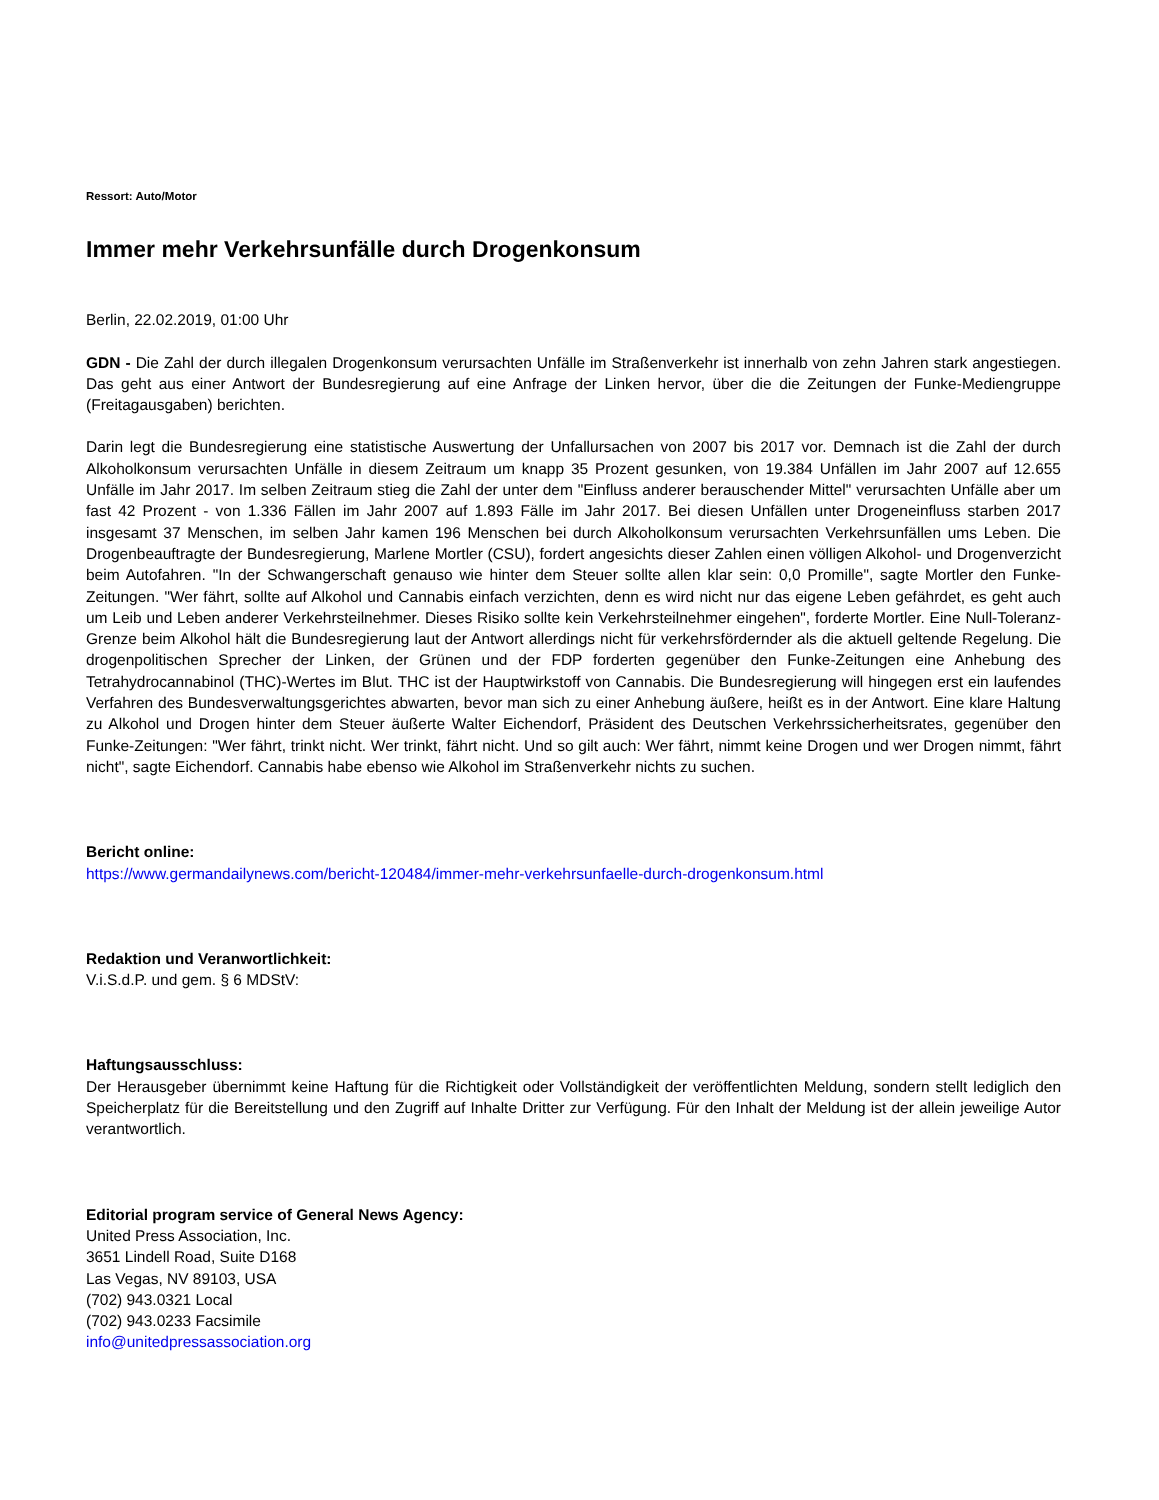Ressort: Auto/Motor
Immer mehr Verkehrsunfälle durch Drogenkonsum
Berlin, 22.02.2019, 01:00 Uhr
GDN - Die Zahl der durch illegalen Drogenkonsum verursachten Unfälle im Straßenverkehr ist innerhalb von zehn Jahren stark angestiegen. Das geht aus einer Antwort der Bundesregierung auf eine Anfrage der Linken hervor, über die die Zeitungen der Funke-Mediengruppe (Freitagausgaben) berichten.
Darin legt die Bundesregierung eine statistische Auswertung der Unfallursachen von 2007 bis 2017 vor. Demnach ist die Zahl der durch Alkoholkonsum verursachten Unfälle in diesem Zeitraum um knapp 35 Prozent gesunken, von 19.384 Unfällen im Jahr 2007 auf 12.655 Unfälle im Jahr 2017. Im selben Zeitraum stieg die Zahl der unter dem "Einfluss anderer berauschender Mittel" verursachten Unfälle aber um fast 42 Prozent - von 1.336 Fällen im Jahr 2007 auf 1.893 Fälle im Jahr 2017. Bei diesen Unfällen unter Drogeneinfluss starben 2017 insgesamt 37 Menschen, im selben Jahr kamen 196 Menschen bei durch Alkoholkonsum verursachten Verkehrsunfällen ums Leben. Die Drogenbeauftragte der Bundesregierung, Marlene Mortler (CSU), fordert angesichts dieser Zahlen einen völligen Alkohol- und Drogenverzicht beim Autofahren. "In der Schwangerschaft genauso wie hinter dem Steuer sollte allen klar sein: 0,0 Promille", sagte Mortler den Funke-Zeitungen. "Wer fährt, sollte auf Alkohol und Cannabis einfach verzichten, denn es wird nicht nur das eigene Leben gefährdet, es geht auch um Leib und Leben anderer Verkehrsteilnehmer. Dieses Risiko sollte kein Verkehrsteilnehmer eingehen", forderte Mortler. Eine Null-Toleranz-Grenze beim Alkohol hält die Bundesregierung laut der Antwort allerdings nicht für verkehrsfördernder als die aktuell geltende Regelung. Die drogenpolitischen Sprecher der Linken, der Grünen und der FDP forderten gegenüber den Funke-Zeitungen eine Anhebung des Tetrahydrocannabinol (THC)-Wertes im Blut. THC ist der Hauptwirkstoff von Cannabis. Die Bundesregierung will hingegen erst ein laufendes Verfahren des Bundesverwaltungsgerichtes abwarten, bevor man sich zu einer Anhebung äußere, heißt es in der Antwort. Eine klare Haltung zu Alkohol und Drogen hinter dem Steuer äußerte Walter Eichendorf, Präsident des Deutschen Verkehrssicherheitsrates, gegenüber den Funke-Zeitungen: "Wer fährt, trinkt nicht. Wer trinkt, fährt nicht. Und so gilt auch: Wer fährt, nimmt keine Drogen und wer Drogen nimmt, fährt nicht", sagte Eichendorf. Cannabis habe ebenso wie Alkohol im Straßenverkehr nichts zu suchen.
Bericht online:
https://www.germandailynews.com/bericht-120484/immer-mehr-verkehrsunfaelle-durch-drogenkonsum.html
Redaktion und Veranwortlichkeit:
V.i.S.d.P. und gem. § 6 MDStV:
Haftungsausschluss:
Der Herausgeber übernimmt keine Haftung für die Richtigkeit oder Vollständigkeit der veröffentlichten Meldung, sondern stellt lediglich den Speicherplatz für die Bereitstellung und den Zugriff auf Inhalte Dritter zur Verfügung. Für den Inhalt der Meldung ist der allein jeweilige Autor verantwortlich.
Editorial program service of General News Agency:
United Press Association, Inc.
3651 Lindell Road, Suite D168
Las Vegas, NV 89103, USA
(702) 943.0321 Local
(702) 943.0233 Facsimile
info@unitedpressassociation.org